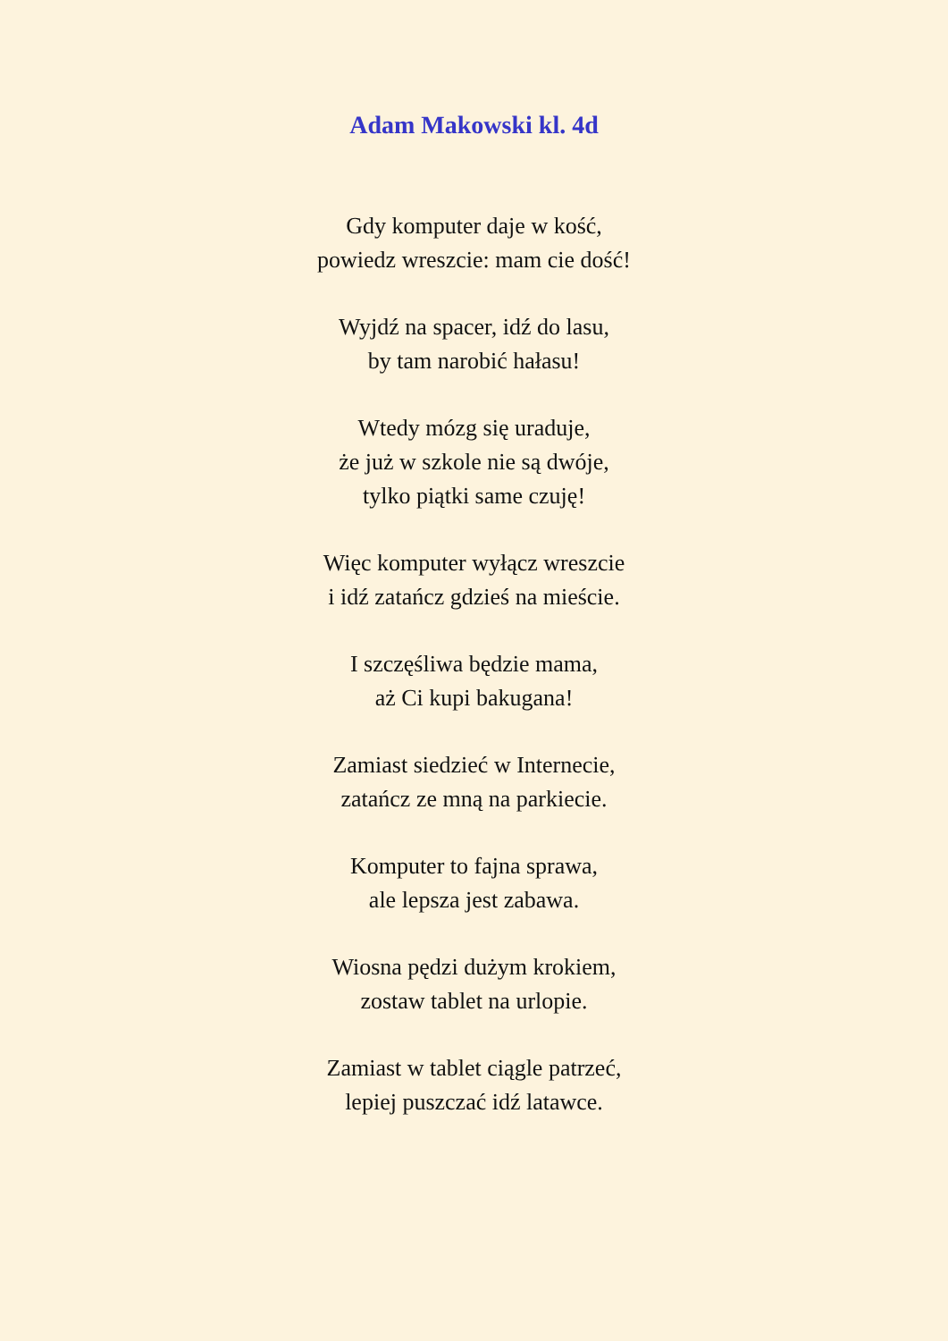Adam Makowski kl. 4d
Gdy komputer daje w kość,
powiedz wreszcie: mam cie dość!
Wyjdź na spacer, idź do lasu,
by tam narobić hałasu!
Wtedy mózg się uraduje,
że już w szkole nie są dwóje,
tylko piątki same czuję!
Więc komputer wyłącz wreszcie
i idź zatańcz gdzieś na mieście.
I szczęśliwa będzie mama,
aż Ci kupi bakugana!
Zamiast siedzieć w Internecie,
zatańcz ze mną na parkiecie.
Komputer to fajna sprawa,
ale lepsza jest zabawa.
Wiosna pędzi dużym krokiem,
zostaw tablet na urlopie.
Zamiast w tablet ciągle patrzeć,
lepiej puszczać idź latawce.